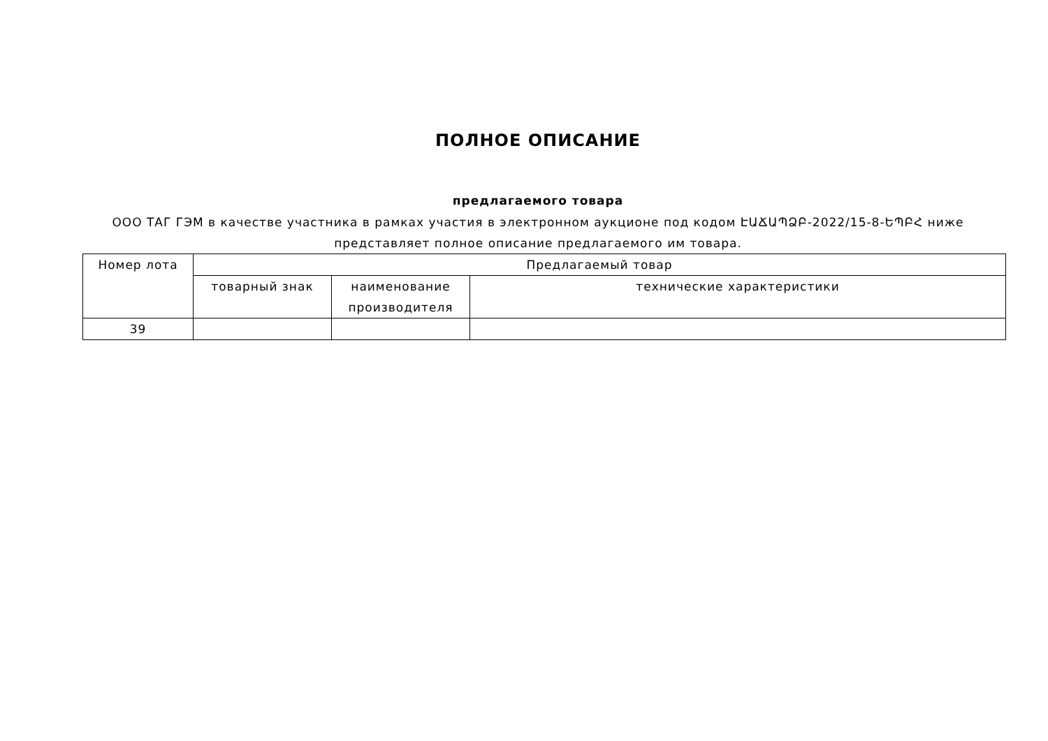ПОЛНОЕ ОПИСАНИЕ
предлагаемого товара
ООО ТАГ ГЭМ в качестве участника в рамках участия в электронном аукционе под кодом ԷԱՃԱՊՁԲ-2022/15-8-ԵՊԲՀ ниже представляет полное описание предлагаемого им товара.
| Номер лота | Предлагаемый товар | | |
| --- | --- | --- | --- |
| | товарный знак | наименование производителя | технические характеристики |
| 39 | | | |